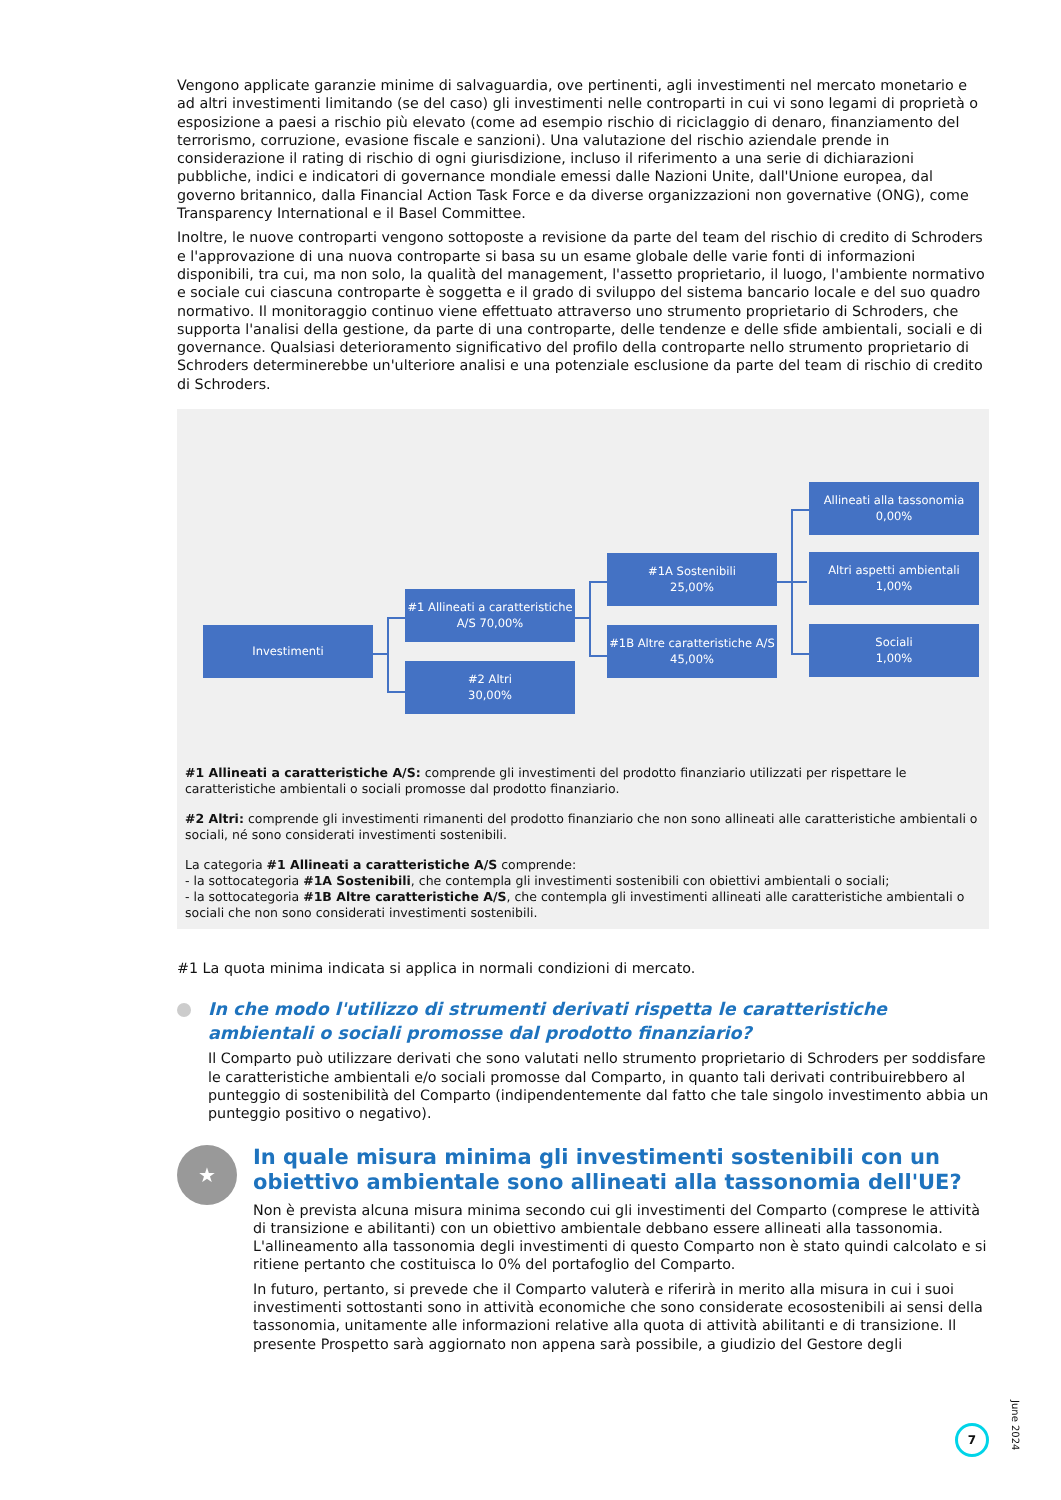Vengono applicate garanzie minime di salvaguardia, ove pertinenti, agli investimenti nel mercato monetario e ad altri investimenti limitando (se del caso) gli investimenti nelle controparti in cui vi sono legami di proprietà o esposizione a paesi a rischio più elevato (come ad esempio rischio di riciclaggio di denaro, finanziamento del terrorismo, corruzione, evasione fiscale e sanzioni). Una valutazione del rischio aziendale prende in considerazione il rating di rischio di ogni giurisdizione, incluso il riferimento a una serie di dichiarazioni pubbliche, indici e indicatori di governance mondiale emessi dalle Nazioni Unite, dall'Unione europea, dal governo britannico, dalla Financial Action Task Force e da diverse organizzazioni non governative (ONG), come Transparency International e il Basel Committee.
Inoltre, le nuove controparti vengono sottoposte a revisione da parte del team del rischio di credito di Schroders e l'approvazione di una nuova controparte si basa su un esame globale delle varie fonti di informazioni disponibili, tra cui, ma non solo, la qualità del management, l'assetto proprietario, il luogo, l'ambiente normativo e sociale cui ciascuna controparte è soggetta e il grado di sviluppo del sistema bancario locale e del suo quadro normativo. Il monitoraggio continuo viene effettuato attraverso uno strumento proprietario di Schroders, che supporta l'analisi della gestione, da parte di una controparte, delle tendenze e delle sfide ambientali, sociali e di governance. Qualsiasi deterioramento significativo del profilo della controparte nello strumento proprietario di Schroders determinerebbe un'ulteriore analisi e una potenziale esclusione da parte del team di rischio di credito di Schroders.
Investimenti
#1 Allineati a caratteristiche A/S 70,00%
#2 Altri
30,00%
#1A Sostenibili
25,00%
#1B Altre caratteristiche A/S 45,00%
Allineati alla tassonomia
0,00%
Altri aspetti ambientali
1,00%
Sociali
1,00%
#1 Allineati a caratteristiche A/S: comprende gli investimenti del prodotto finanziario utilizzati per rispettare le caratteristiche ambientali o sociali promosse dal prodotto finanziario.
#2 Altri: comprende gli investimenti rimanenti del prodotto finanziario che non sono allineati alle caratteristiche ambientali o sociali, né sono considerati investimenti sostenibili.
La categoria #1 Allineati a caratteristiche A/S comprende:
- la sottocategoria #1A Sostenibili, che contempla gli investimenti sostenibili con obiettivi ambientali o sociali;
- la sottocategoria #1B Altre caratteristiche A/S, che contempla gli investimenti allineati alle caratteristiche ambientali o sociali che non sono considerati investimenti sostenibili.
#1 La quota minima indicata si applica in normali condizioni di mercato.
In che modo l'utilizzo di strumenti derivati rispetta le caratteristiche ambientali o sociali promosse dal prodotto finanziario?
Il Comparto può utilizzare derivati che sono valutati nello strumento proprietario di Schroders per soddisfare le caratteristiche ambientali e/o sociali promosse dal Comparto, in quanto tali derivati contribuirebbero al punteggio di sostenibilità del Comparto (indipendentemente dal fatto che tale singolo investimento abbia un punteggio positivo o negativo).
★
In quale misura minima gli investimenti sostenibili con un obiettivo ambientale sono allineati alla tassonomia dell'UE?
Non è prevista alcuna misura minima secondo cui gli investimenti del Comparto (comprese le attività di transizione e abilitanti) con un obiettivo ambientale debbano essere allineati alla tassonomia. L'allineamento alla tassonomia degli investimenti di questo Comparto non è stato quindi calcolato e si ritiene pertanto che costituisca lo 0% del portafoglio del Comparto.
In futuro, pertanto, si prevede che il Comparto valuterà e riferirà in merito alla misura in cui i suoi investimenti sottostanti sono in attività economiche che sono considerate ecosostenibili ai sensi della tassonomia, unitamente alle informazioni relative alla quota di attività abilitanti e di transizione. Il presente Prospetto sarà aggiornato non appena sarà possibile, a giudizio del Gestore degli
7
June 2024